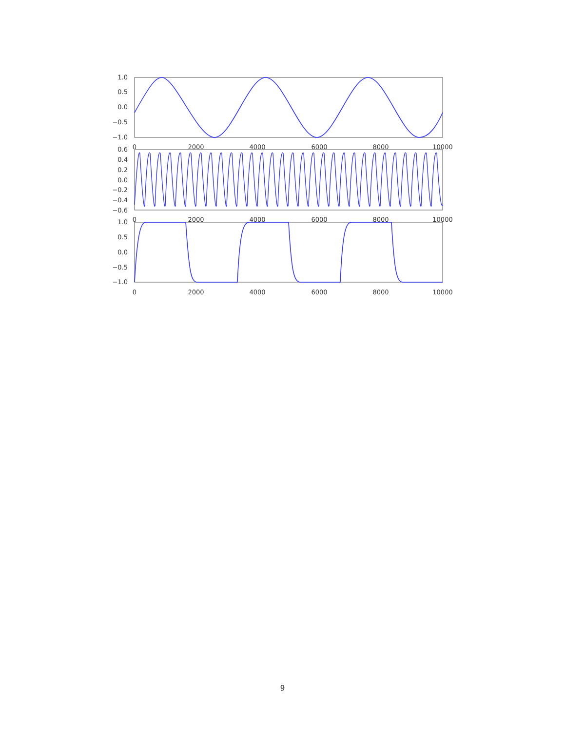1.0
0.5
0.0
−0.5
−1.0
0.6
0.4
0.2
0.0
−0.2
−0.4
−0.6
1.0
0.5
0.0
−0.5
−1.0
0
2000
4000
6000
8000
10000
0
2000
4000
6000
8000
10000
0
2000
4000
6000
8000
10000
9